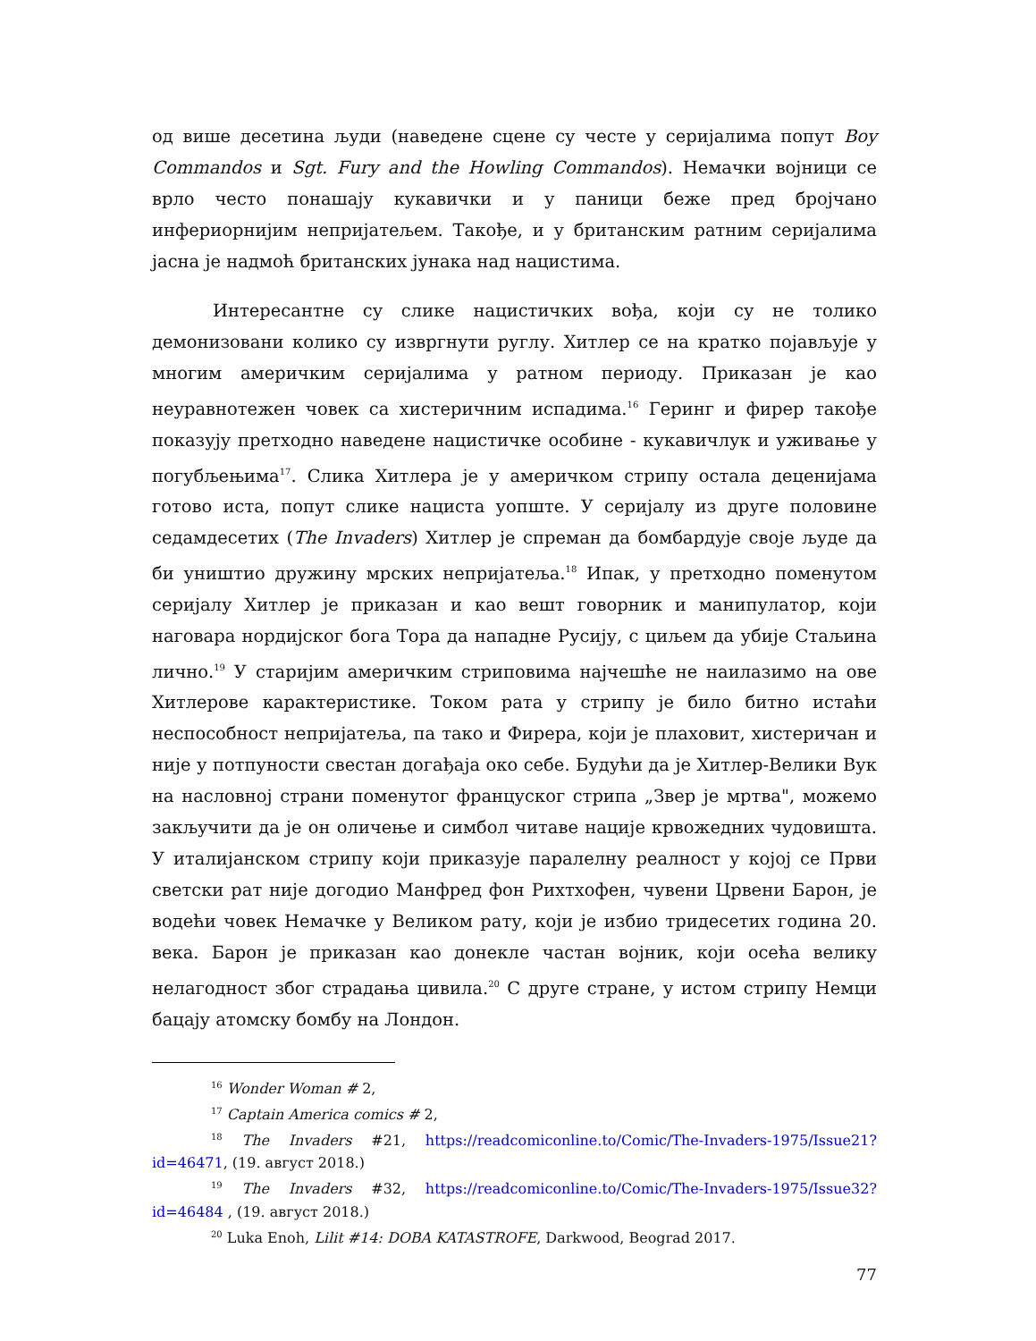од више десетина људи (наведене сцене су честе у серијалима попут Boy Commandos и Sgt. Fury and the Howling Commandos). Немачки војници се врло често понашају кукавички и у паници беже пред бројчано инфериорнијим непријатељем. Такође, и у британским ратним серијалима јасна је надмоћ британских јунака над нацистима.
Интересантне су слике нацистичких вођа, који су не толико демонизовани колико су извргнути руглу. Хитлер се на кратко појављује у многим америчким серијалима у ратном периоду. Приказан је као неуравнотежен човек са хистеричним испадима.<sup>16</sup> Геринг и фирер такође показују претходно наведене нацистичке особине - кукавичлук и уживање у погубљењима<sup>17</sup>. Слика Хитлера је у америчком стрипу остала деценијама готово иста, попут слике нациста уопште. У серијалу из друге половине седамдесетих (The Invaders) Хитлер је спреман да бомбардује своје људе да би уништио дружину мрских непријатеља.<sup>18</sup> Ипак, у претходно поменутом серијалу Хитлер је приказан и као вешт говорник и манипулатор, који наговара нордијског бога Тора да нападне Русију, с циљем да убије Стаљина лично.<sup>19</sup> У старијим америчким стриповима најчешће не наилазимо на ове Хитлерове карактеристике. Током рата у стрипу је било битно истаћи неспособност непријатеља, па тако и Фирера, који је плаховит, хистеричан и није у потпуности свестан догађаја око себе. Будући да је Хитлер-Велики Вук на насловној страни поменутог француског стрипа „Звер је мртва", можемо закључити да је он оличење и симбол читаве нације крвожедних чудовишта. У италијанском стрипу који приказује паралелну реалност у којој се Први светски рат није догодио Манфред фон Рихтхофен, чувени Црвени Барон, је водећи човек Немачке у Великом рату, који је избио тридесетих година 20. века. Барон је приказан као донекле частан војник, који осећа велику нелагодност због страдања цивила.<sup>20</sup> С друге стране, у истом стрипу Немци бацају атомску бомбу на Лондон.
<sup>16</sup> Wonder Woman # 2,
<sup>17</sup> Captain America comics # 2,
<sup>18</sup> The Invaders #21, https://readcomiconline.to/Comic/The-Invaders-1975/Issue21?id=46471, (19. август 2018.)
<sup>19</sup> The Invaders #32, https://readcomiconline.to/Comic/The-Invaders-1975/Issue32?id=46484 , (19. август 2018.)
<sup>20</sup> Luka Enoh, Lilit #14: DOBA KATASTROFE, Darkwood, Beograd 2017.
77